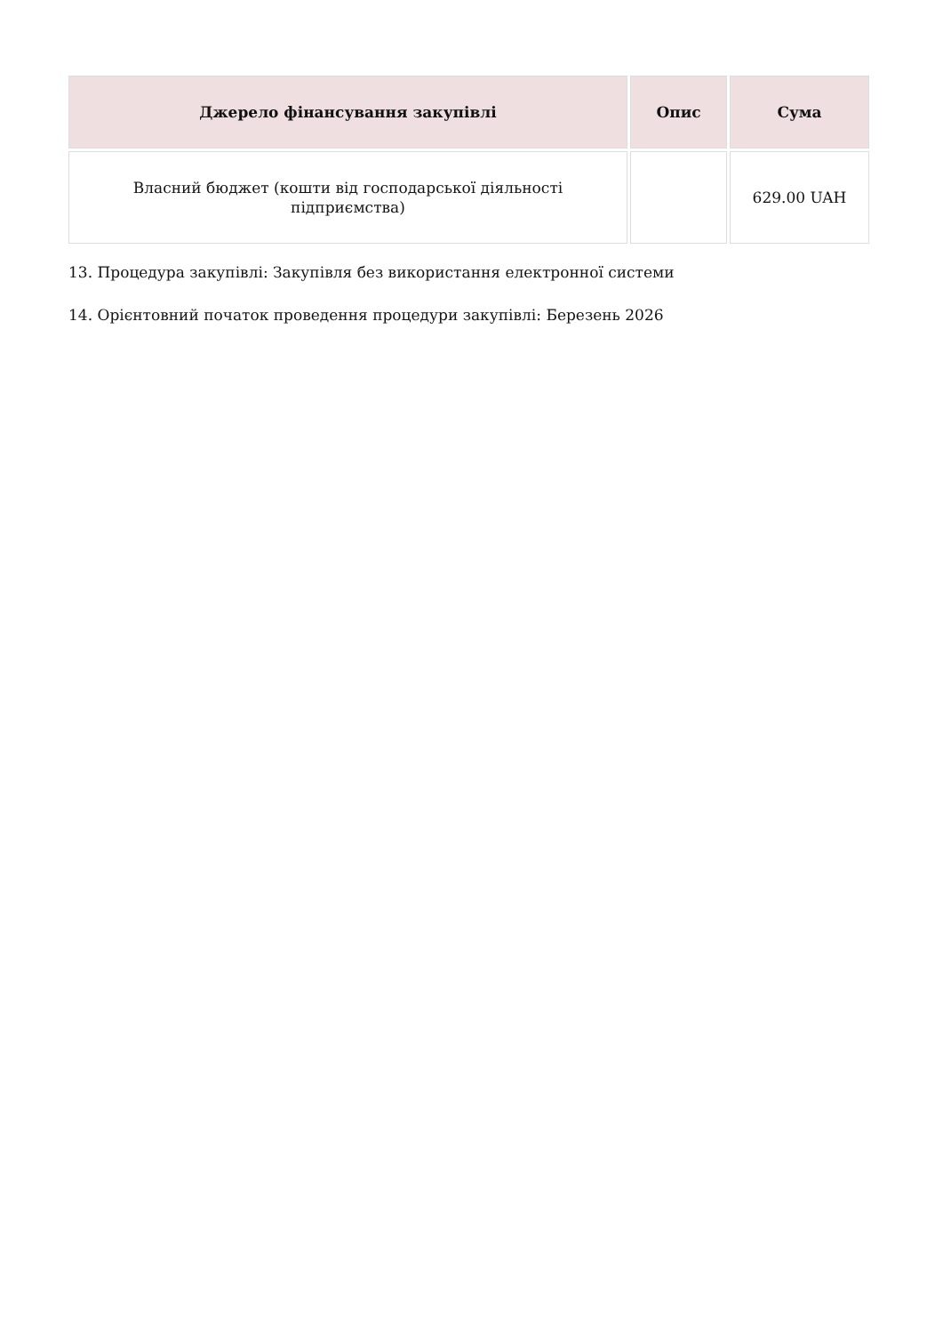| Джерело фінансування закупівлі | Опис | Сума |
| --- | --- | --- |
| Власний бюджет (кошти від господарської діяльності підприємства) | | 629.00 UAH |
13. Процедура закупівлі: Закупівля без використання електронної системи
14. Орієнтовний початок проведення процедури закупівлі: Березень 2026